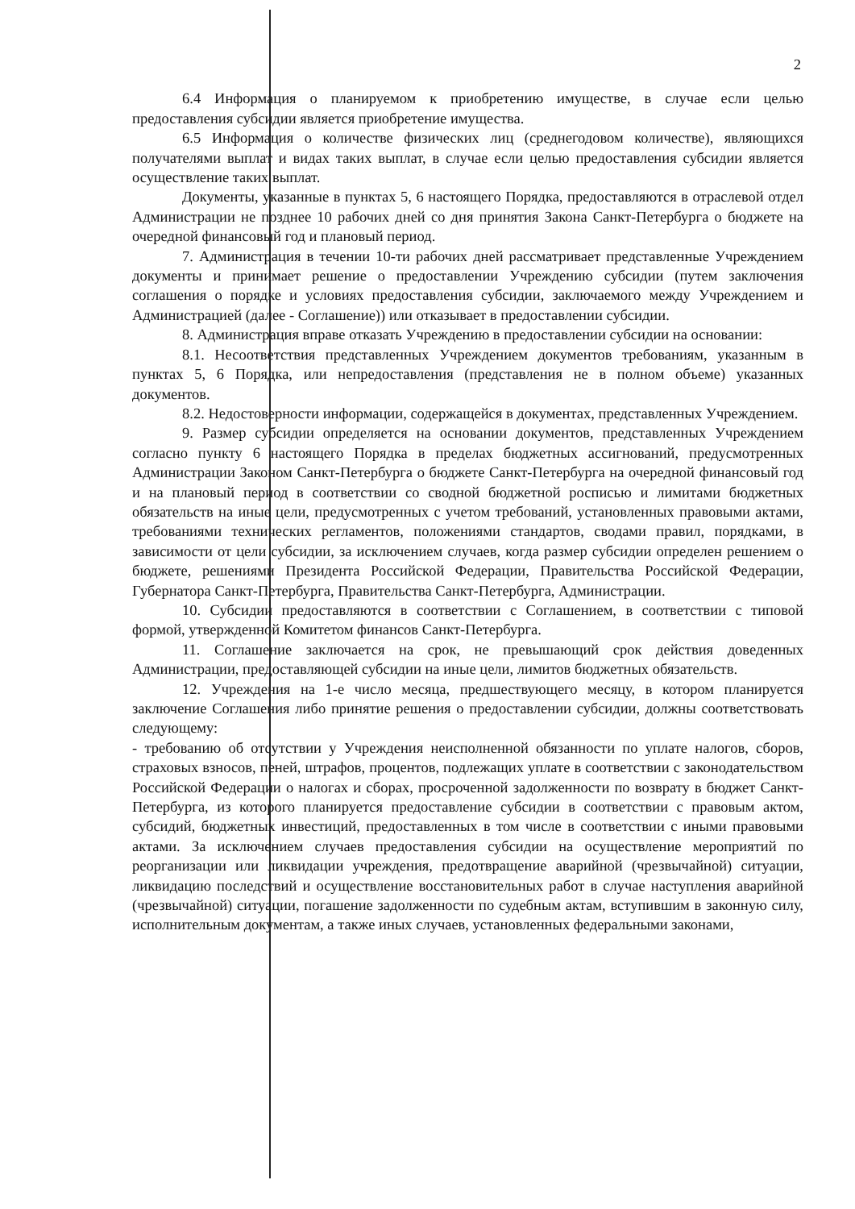2
6.4 Информация о планируемом к приобретению имуществе, в случае если целью предоставления субсидии является приобретение имущества.
6.5 Информация о количестве физических лиц (среднегодовом количестве), являющихся получателями выплат и видах таких выплат, в случае если целью предоставления субсидии является осуществление таких выплат.
Документы, указанные в пунктах 5, 6 настоящего Порядка, предоставляются в отраслевой отдел Администрации не позднее 10 рабочих дней со дня принятия Закона Санкт-Петербурга о бюджете на очередной финансовый год и плановый период.
7. Администрация в течении 10-ти рабочих дней рассматривает представленные Учреждением документы и принимает решение о предоставлении Учреждению субсидии (путем заключения соглашения о порядке и условиях предоставления субсидии, заключаемого между Учреждением и Администрацией (далее - Соглашение)) или отказывает в предоставлении субсидии.
8. Администрация вправе отказать Учреждению в предоставлении субсидии на основании:
8.1. Несоответствия представленных Учреждением документов требованиям, указанным в пунктах 5, 6 Порядка, или непредоставления (представления не в полном объеме) указанных документов.
8.2. Недостоверности информации, содержащейся в документах, представленных Учреждением.
9. Размер субсидии определяется на основании документов, представленных Учреждением согласно пункту 6 настоящего Порядка в пределах бюджетных ассигнований, предусмотренных Администрации Законом Санкт-Петербурга о бюджете Санкт-Петербурга на очередной финансовый год и на плановый период в соответствии со сводной бюджетной росписью и лимитами бюджетных обязательств на иные цели, предусмотренных с учетом требований, установленных правовыми актами, требованиями технических регламентов, положениями стандартов, сводами правил, порядками, в зависимости от цели субсидии, за исключением случаев, когда размер субсидии определен решением о бюджете, решениями Президента Российской Федерации, Правительства Российской Федерации, Губернатора Санкт-Петербурга, Правительства Санкт-Петербурга, Администрации.
10. Субсидии предоставляются в соответствии с Соглашением, в соответствии с типовой формой, утвержденной Комитетом финансов Санкт-Петербурга.
11. Соглашение заключается на срок, не превышающий срок действия доведенных Администрации, предоставляющей субсидии на иные цели, лимитов бюджетных обязательств.
12. Учреждения на 1-е число месяца, предшествующего месяцу, в котором планируется заключение Соглашения либо принятие решения о предоставлении субсидии, должны соответствовать следующему:
- требованию об отсутствии у Учреждения неисполненной обязанности по уплате налогов, сборов, страховых взносов, пеней, штрафов, процентов, подлежащих уплате в соответствии с законодательством Российской Федерации о налогах и сборах, просроченной задолженности по возврату в бюджет Санкт-Петербурга, из которого планируется предоставление субсидии в соответствии с правовым актом, субсидий, бюджетных инвестиций, предоставленных в том числе в соответствии с иными правовыми актами. За исключением случаев предоставления субсидии на осуществление мероприятий по реорганизации или ликвидации учреждения, предотвращение аварийной (чрезвычайной) ситуации, ликвидацию последствий и осуществление восстановительных работ в случае наступления аварийной (чрезвычайной) ситуации, погашение задолженности по судебным актам, вступившим в законную силу, исполнительным документам, а также иных случаев, установленных федеральными законами,